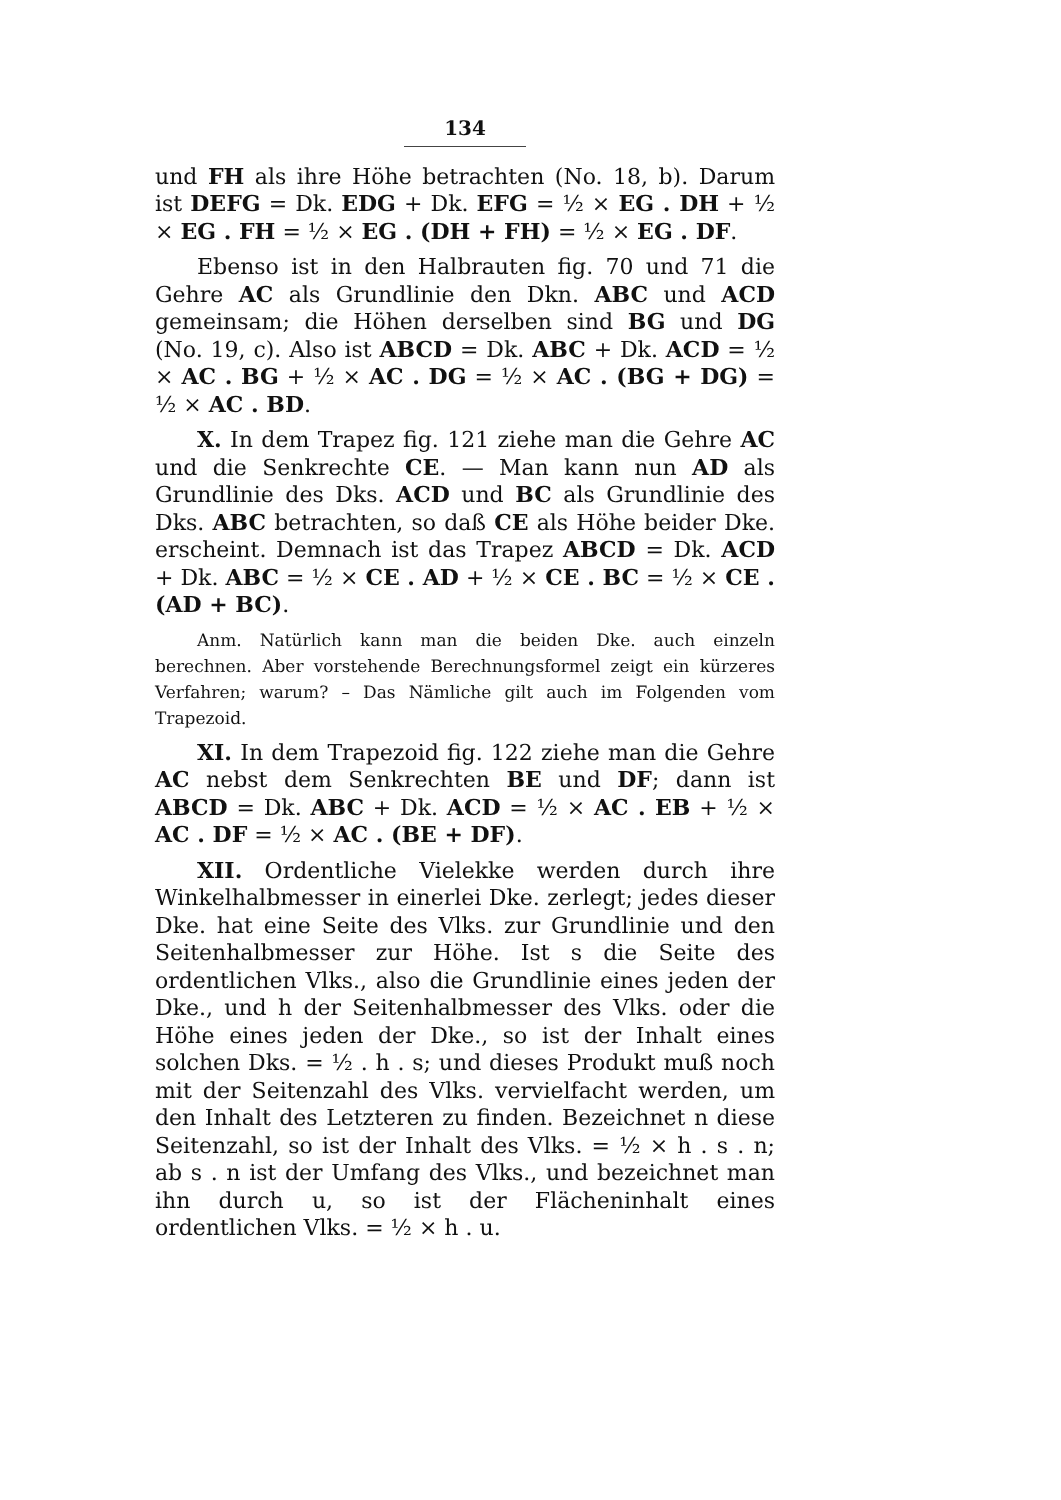134
und FH als ihre Höhe betrachten (No. 18, b). Darum ist DEFG = Dk. EDG + Dk. EFG = ½ × EG . DH + ½ × EG . FH = ½ × EG . (DH + FH) = ½ × EG . DF.
Ebenso ist in den Halbrauten fig. 70 und 71 die Gehre AC als Grundlinie den Dkn. ABC und ACD gemeinsam; die Höhen derselben sind BG und DG (No. 19, c). Also ist ABCD = Dk. ABC + Dk. ACD = ½ × AC . BG + ½ × AC . DG = ½ × AC . (BG + DG) = ½ × AC . BD.
X. In dem Trapez fig. 121 ziehe man die Gehre AC und die Senkrechte CE. — Man kann nun AD als Grundlinie des Dks. ACD und BC als Grundlinie des Dks. ABC betrachten, so daß CE als Höhe beider Dke. erscheint. Demnach ist das Trapez ABCD = Dk. ACD + Dk. ABC = ½ × CE . AD + ½ × CE . BC = ½ × CE . (AD + BC).
Anm. Natürlich kann man die beiden Dke. auch einzeln berechnen. Aber vorstehende Berechnungsformel zeigt ein kürzeres Verfahren; warum? – Das Nämliche gilt auch im Folgenden vom Trapezoid.
XI. In dem Trapezoid fig. 122 ziehe man die Gehre AC nebst dem Senkrechten BE und DF; dann ist ABCD = Dk. ABC + Dk. ACD = ½ × AC . EB + ½ × AC . DF = ½ × AC . (BE + DF).
XII. Ordentliche Vielekke werden durch ihre Winkelhalbmesser in einerlei Dke. zerlegt; jedes dieser Dke. hat eine Seite des Vlks. zur Grundlinie und den Seitenhalbmesser zur Höhe. Ist s die Seite des ordentlichen Vlks., also die Grundlinie eines jeden der Dke., und h der Seitenhalbmesser des Vlks. oder die Höhe eines jeden der Dke., so ist der Inhalt eines solchen Dks. = ½ . h . s; und dieses Produkt muß noch mit der Seitenzahl des Vlks. vervielfacht werden, um den Inhalt des Letzteren zu finden. Bezeichnet n diese Seitenzahl, so ist der Inhalt des Vlks. = ½ × h . s . n; ab s . n ist der Umfang des Vlks., und bezeichnet man ihn durch u, so ist der Flächeninhalt eines ordentlichen Vlks. = ½ × h . u.